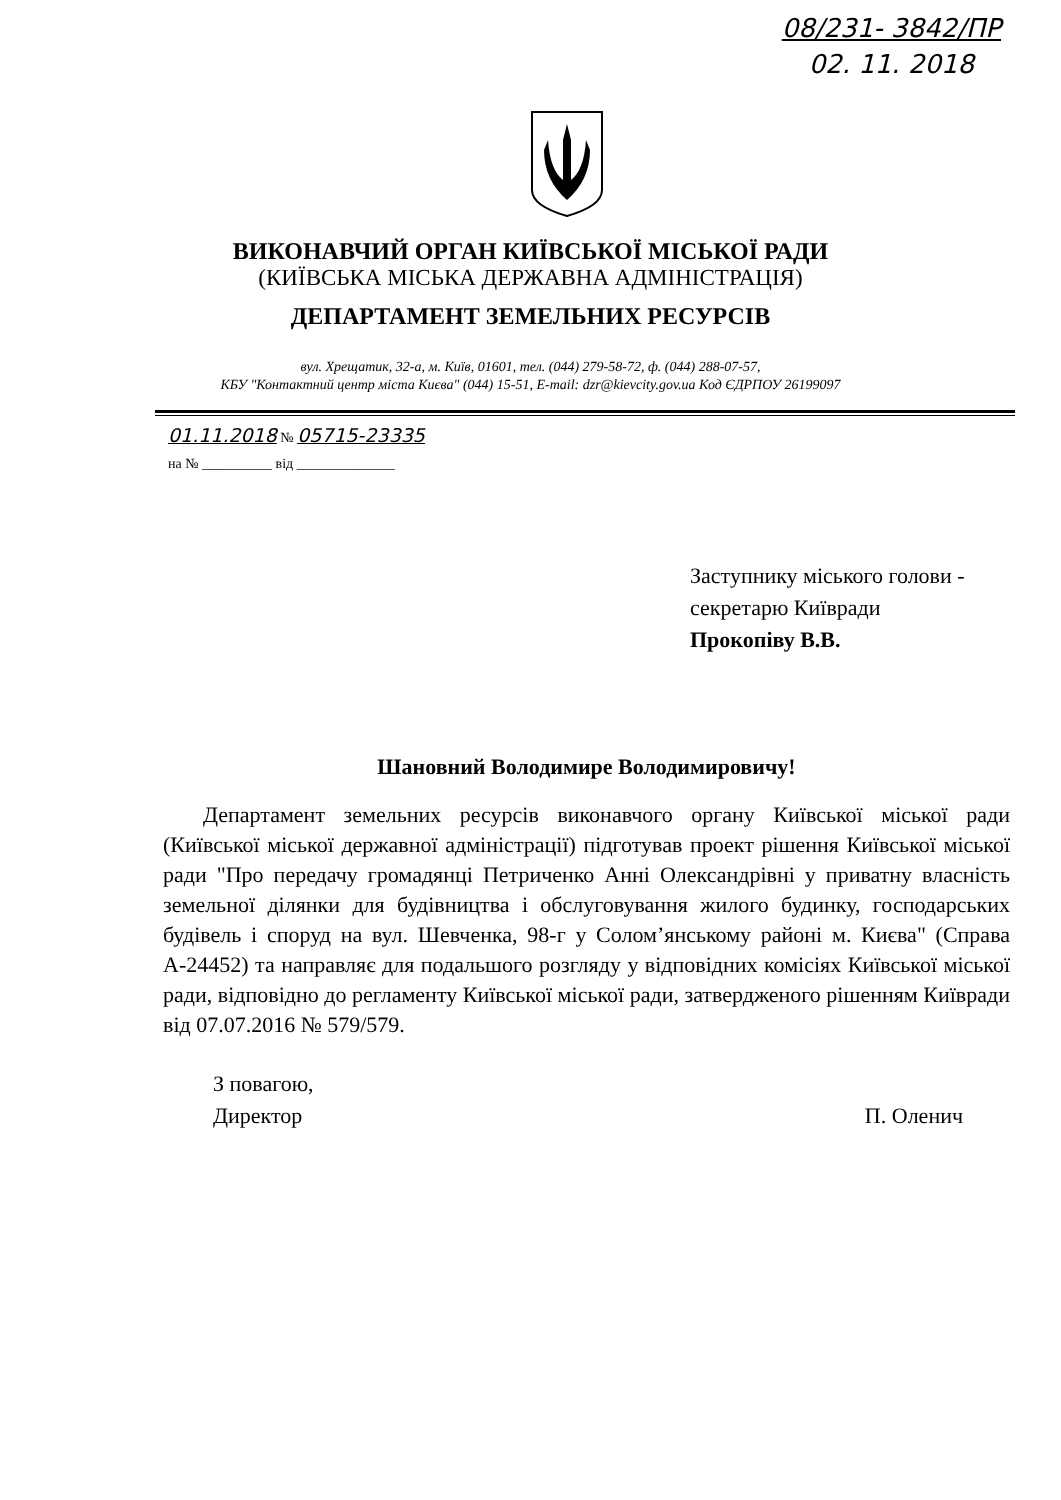08/231- 3842/ПР
02. 11. 2018
ВИКОНАВЧИЙ ОРГАН КИЇВСЬКОЇ МІСЬКОЇ РАДИ
(КИЇВСЬКА МІСЬКА ДЕРЖАВНА АДМІНІСТРАЦІЯ)
ДЕПАРТАМЕНТ ЗЕМЕЛЬНИХ РЕСУРСІВ
вул. Хрещатик, 32-а, м. Київ, 01601, тел. (044) 279-58-72, ф. (044) 288-07-57,
КБУ "Контактний центр міста Києва" (044) 15-51, E-mail: dzr@kievcity.gov.ua Код ЄДРПОУ 26199097
01.11.2018 № 05715-23335
на № __________ від ______________
Заступнику міського голови -
секретарю Київради
Прокопіву В.В.
Шановний Володимире Володимировичу!
Департамент земельних ресурсів виконавчого органу Київської міської ради (Київської міської державної адміністрації) підготував проект рішення Київської міської ради "Про передачу громадянці Петриченко Анні Олександрівні у приватну власність земельної ділянки для будівництва і обслуговування жилого будинку, господарських будівель і споруд на вул. Шевченка, 98-г у Солом’янському районі м. Києва" (Справа А-24452) та направляє для подальшого розгляду у відповідних комісіях Київської міської ради, відповідно до регламенту Київської міської ради, затвердженого рішенням Київради від 07.07.2016 № 579/579.
З повагою,
Директор
П. Оленич